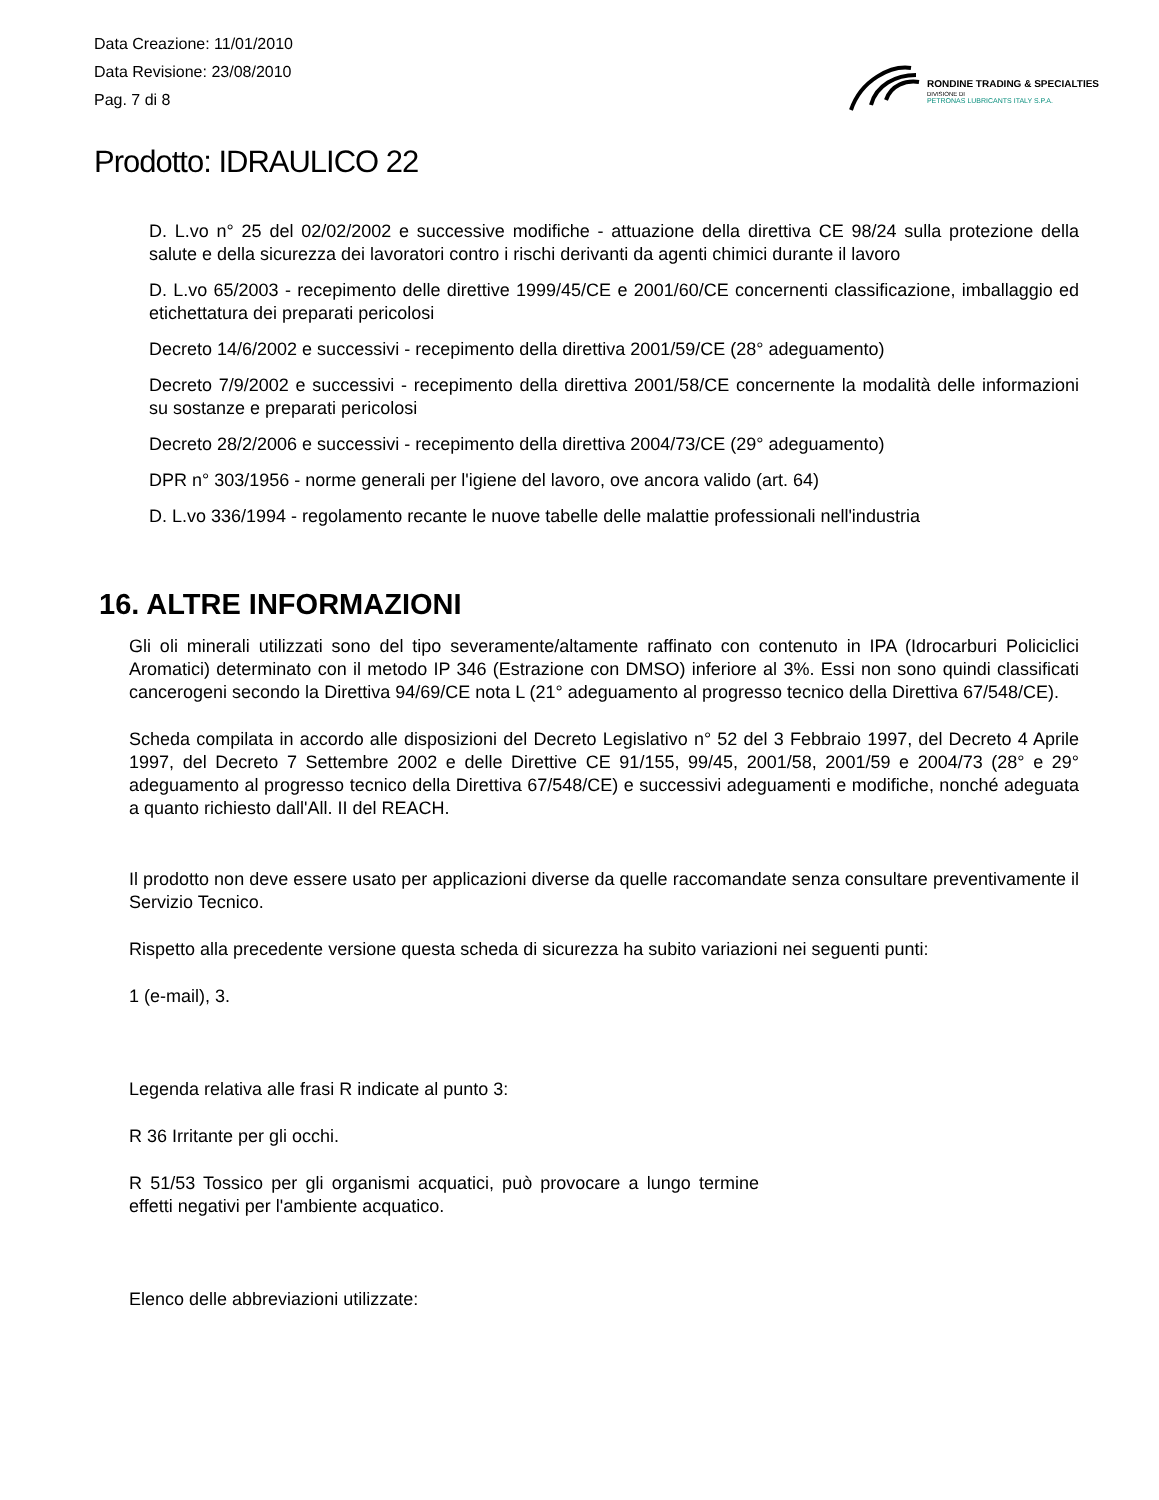Data Creazione: 11/01/2010
Data Revisione: 23/08/2010
Pag. 7 di 8
RONDINE TRADING & SPECIALTIES
DIVISIONE DI
PETRONAS LUBRICANTS ITALY S.P.A.
Prodotto: IDRAULICO 22
D. L.vo n° 25 del 02/02/2002 e successive modifiche - attuazione della direttiva CE 98/24 sulla protezione della salute e della sicurezza dei lavoratori contro i rischi derivanti da agenti chimici durante il lavoro
D. L.vo 65/2003 - recepimento delle direttive 1999/45/CE e 2001/60/CE concernenti classificazione, imballaggio ed etichettatura dei preparati pericolosi
Decreto 14/6/2002 e successivi - recepimento della direttiva 2001/59/CE (28° adeguamento)
Decreto 7/9/2002 e successivi - recepimento della direttiva 2001/58/CE concernente la modalità delle informazioni su sostanze e preparati pericolosi
Decreto 28/2/2006 e successivi - recepimento della direttiva 2004/73/CE (29° adeguamento)
DPR n° 303/1956 - norme generali per l'igiene del lavoro, ove ancora valido (art. 64)
D. L.vo 336/1994 - regolamento recante le nuove tabelle delle malattie professionali nell'industria
16. ALTRE INFORMAZIONI
Gli oli minerali utilizzati sono del tipo severamente/altamente raffinato con contenuto in IPA (Idrocarburi Policiclici Aromatici) determinato con il metodo IP 346 (Estrazione con DMSO) inferiore al 3%. Essi non sono quindi classificati cancerogeni secondo la Direttiva 94/69/CE nota L (21° adeguamento al progresso tecnico della Direttiva 67/548/CE).
Scheda compilata in accordo alle disposizioni del Decreto Legislativo n° 52 del 3 Febbraio 1997, del Decreto 4 Aprile 1997, del Decreto 7 Settembre 2002 e delle Direttive CE 91/155, 99/45, 2001/58, 2001/59 e 2004/73 (28° e 29° adeguamento al progresso tecnico della Direttiva 67/548/CE) e successivi adeguamenti e modifiche, nonché adeguata a quanto richiesto dall'All. II del REACH.
Il prodotto non deve essere usato per applicazioni diverse da quelle raccomandate senza consultare preventivamente il Servizio Tecnico.
Rispetto alla precedente versione questa scheda di sicurezza ha subito variazioni nei seguenti punti:
1 (e-mail), 3.
Legenda relativa alle frasi R indicate al punto 3:
R 36 Irritante per gli occhi.
R 51/53 Tossico per gli organismi acquatici, può provocare a lungo termine effetti negativi per l'ambiente acquatico.
Elenco delle abbreviazioni utilizzate: